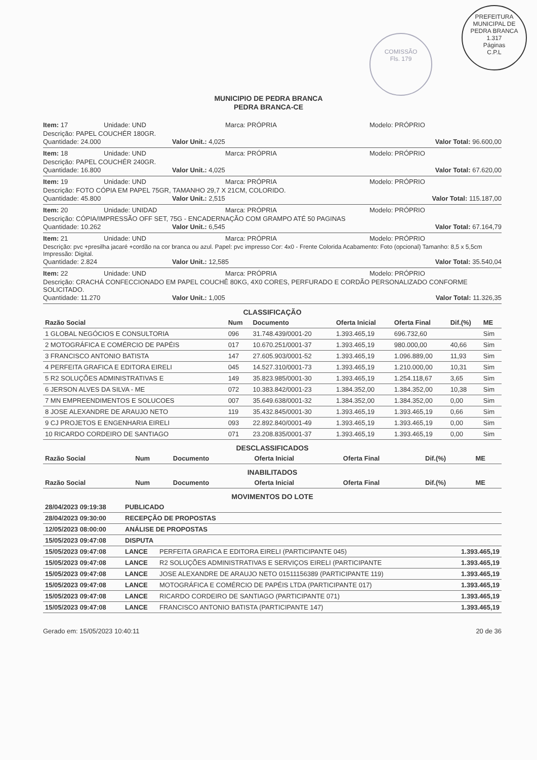COMISSÃO
Fls. 179
PREFEITURA MUNICIPAL DE PEDRA BRANCA
1.317
Páginas
C.P.L
MUNICIPIO DE PEDRA BRANCA
PEDRA BRANCA-CE
Item: 17 Unidade: UND Marca: PRÓPRIA Modelo: PRÓPRIO
Descrição: PAPEL COUCHÉR 180GR.
Quantidade: 24.000 Valor Unit.: 4,025 Valor Total: 96.600,00
Item: 18 Unidade: UND Marca: PRÓPRIA Modelo: PRÓPRIO
Descrição: PAPEL COUCHÉR 240GR.
Quantidade: 16.800 Valor Unit.: 4,025 Valor Total: 67.620,00
Item: 19 Unidade: UND Marca: PRÓPRIA Modelo: PRÓPRIO
Descrição: FOTO CÓPIA EM PAPEL 75GR, TAMANHO 29,7 X 21CM, COLORIDO.
Quantidade: 45.800 Valor Unit.: 2,515 Valor Total: 115.187,00
Item: 20 Unidade: UNIDAD Marca: PRÓPRIA Modelo: PRÓPRIO
Descrição: CÓPIA/IMPRESSÃO OFF SET, 75G - ENCADERNAÇÃO COM GRAMPO ATÉ 50 PAGINAS
Quantidade: 10.262 Valor Unit.: 6,545 Valor Total: 67.164,79
Item: 21 Unidade: UND Marca: PRÓPRIA Modelo: PRÓPRIO
Descrição: pvc +presilha jacaré +cordão na cor branca ou azul. Papel: pvc impresso Cor: 4x0 - Frente Colorida Acabamento: Foto (opcional) Tamanho: 8,5 x 5,5cm Impressão: Digital.
Quantidade: 2.824 Valor Unit.: 12,585 Valor Total: 35.540,04
Item: 22 Unidade: UND Marca: PRÓPRIA Modelo: PRÓPRIO
Descrição: CRACHÁ CONFECCIONADO EM PAPEL COUCHÊ 80KG, 4X0 CORES, PERFURADO E CORDÃO PERSONALIZADO CONFORME SOLICITADO.
Quantidade: 11.270 Valor Unit.: 1,005 Valor Total: 11.326,35
CLASSIFICAÇÃO
| Razão Social | Num | Documento | Oferta Inicial | Oferta Final | Dif.(%) | ME |
| --- | --- | --- | --- | --- | --- | --- |
| 1 GLOBAL NEGÓCIOS E CONSULTORIA | 096 | 31.748.439/0001-20 | 1.393.465,19 | 696.732,60 | | Sim |
| 2 MOTOGRÁFICA E COMÉRCIO DE PAPÉIS | 017 | 10.670.251/0001-37 | 1.393.465,19 | 980.000,00 | 40,66 | Sim |
| 3 FRANCISCO ANTONIO BATISTA | 147 | 27.605.903/0001-52 | 1.393.465,19 | 1.096.889,00 | 11,93 | Sim |
| 4 PERFEITA GRAFICA E EDITORA EIRELI | 045 | 14.527.310/0001-73 | 1.393.465,19 | 1.210.000,00 | 10,31 | Sim |
| 5 R2 SOLUÇÕES ADMINISTRATIVAS E | 149 | 35.823.985/0001-30 | 1.393.465,19 | 1.254.118,67 | 3,65 | Sim |
| 6 JERSON ALVES DA SILVA - ME | 072 | 10.383.842/0001-23 | 1.384.352,00 | 1.384.352,00 | 10,38 | Sim |
| 7 MN EMPREENDIMENTOS E SOLUCOES | 007 | 35.649.638/0001-32 | 1.384.352,00 | 1.384.352,00 | 0,00 | Sim |
| 8 JOSE ALEXANDRE DE ARAUJO NETO | 119 | 35.432.845/0001-30 | 1.393.465,19 | 1.393.465,19 | 0,66 | Sim |
| 9 CJ PROJETOS E ENGENHARIA EIRELI | 093 | 22.892.840/0001-49 | 1.393.465,19 | 1.393.465,19 | 0,00 | Sim |
| 10 RICARDO CORDEIRO DE SANTIAGO | 071 | 23.208.835/0001-37 | 1.393.465,19 | 1.393.465,19 | 0,00 | Sim |
DESCLASSIFICADOS
| Razão Social | Num | Documento | Oferta Inicial | Oferta Final | Dif.(%) | ME |
| --- | --- | --- | --- | --- | --- | --- |
INABILITADOS
| Razão Social | Num | Documento | Oferta Inicial | Oferta Final | Dif.(%) | ME |
| --- | --- | --- | --- | --- | --- | --- |
MOVIMENTOS DO LOTE
| 28/04/2023 09:19:38 | PUBLICADO | | |
| 28/04/2023 09:30:00 | RECEPÇÃO DE PROPOSTAS | | |
| 12/05/2023 08:00:00 | ANÁLISE DE PROPOSTAS | | |
| 15/05/2023 09:47:08 | DISPUTA | | |
| 15/05/2023 09:47:08 | LANCE | PERFEITA GRAFICA E EDITORA EIRELI (PARTICIPANTE 045) | 1.393.465,19 |
| 15/05/2023 09:47:08 | LANCE | R2 SOLUÇÕES ADMINISTRATIVAS E SERVIÇOS EIRELI (PARTICIPANTE | 1.393.465,19 |
| 15/05/2023 09:47:08 | LANCE | JOSE ALEXANDRE DE ARAUJO NETO 01511156389 (PARTICIPANTE 119) | 1.393.465,19 |
| 15/05/2023 09:47:08 | LANCE | MOTOGRÁFICA E COMÉRCIO DE PAPÉIS LTDA (PARTICIPANTE 017) | 1.393.465,19 |
| 15/05/2023 09:47:08 | LANCE | RICARDO CORDEIRO DE SANTIAGO (PARTICIPANTE 071) | 1.393.465,19 |
| 15/05/2023 09:47:08 | LANCE | FRANCISCO ANTONIO BATISTA (PARTICIPANTE 147) | 1.393.465,19 |
Gerado em: 15/05/2023 10:40:11 20 de 36